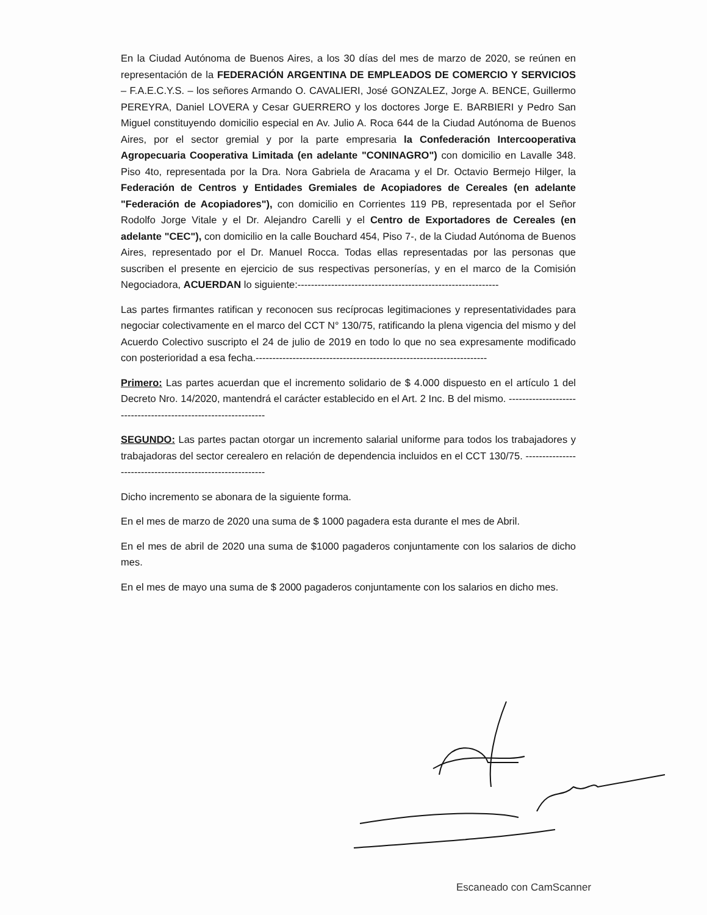En la Ciudad Autónoma de Buenos Aires, a los 30 días del mes de marzo de 2020, se reúnen en representación de la FEDERACIÓN ARGENTINA DE EMPLEADOS DE COMERCIO Y SERVICIOS – F.A.E.C.Y.S. – los señores Armando O. CAVALIERI, José GONZALEZ, Jorge A. BENCE, Guillermo PEREYRA, Daniel LOVERA y Cesar GUERRERO y los doctores Jorge E. BARBIERI y Pedro San Miguel constituyendo domicilio especial en Av. Julio A. Roca 644 de la Ciudad Autónoma de Buenos Aires, por el sector gremial y por la parte empresaria la Confederación Intercooperativa Agropecuaria Cooperativa Limitada (en adelante "CONINAGRO") con domicilio en Lavalle 348. Piso 4to, representada por la Dra. Nora Gabriela de Aracama y el Dr. Octavio Bermejo Hilger, la Federación de Centros y Entidades Gremiales de Acopiadores de Cereales (en adelante "Federación de Acopiadores"), con domicilio en Corrientes 119 PB, representada por el Señor Rodolfo Jorge Vitale y el Dr. Alejandro Carelli y el Centro de Exportadores de Cereales (en adelante "CEC"), con domicilio en la calle Bouchard 454, Piso 7-, de la Ciudad Autónoma de Buenos Aires, representado por el Dr. Manuel Rocca. Todas ellas representadas por las personas que suscriben el presente en ejercicio de sus respectivas personerías, y en el marco de la Comisión Negociadora, ACUERDAN lo siguiente:------------------------------------------------------------
Las partes firmantes ratifican y reconocen sus recíprocas legitimaciones y representatividades para negociar colectivamente en el marco del CCT N° 130/75, ratificando la plena vigencia del mismo y del Acuerdo Colectivo suscripto el 24 de julio de 2019 en todo lo que no sea expresamente modificado con posterioridad a esa fecha.---------------------------------------------------------------------
Primero: Las partes acuerdan que el incremento solidario de $ 4.000 dispuesto en el artículo 1 del Decreto Nro. 14/2020, mantendrá el carácter establecido en el Art. 2 Inc. B del mismo. ---------------------------------------------------------------
SEGUNDO: Las partes pactan otorgar un incremento salarial uniforme para todos los trabajadores y trabajadoras del sector cerealero en relación de dependencia incluidos en el CCT 130/75. ----------------------------------------------------------
Dicho incremento se abonara de la siguiente forma.
En el mes de marzo de 2020 una suma de $ 1000 pagadera esta durante el mes de Abril.
En el mes de abril de 2020 una suma de $1000 pagaderos conjuntamente con los salarios de dicho mes.
En el mes de mayo una suma de $ 2000 pagaderos conjuntamente con los salarios en dicho mes.
Escaneado con CamScanner